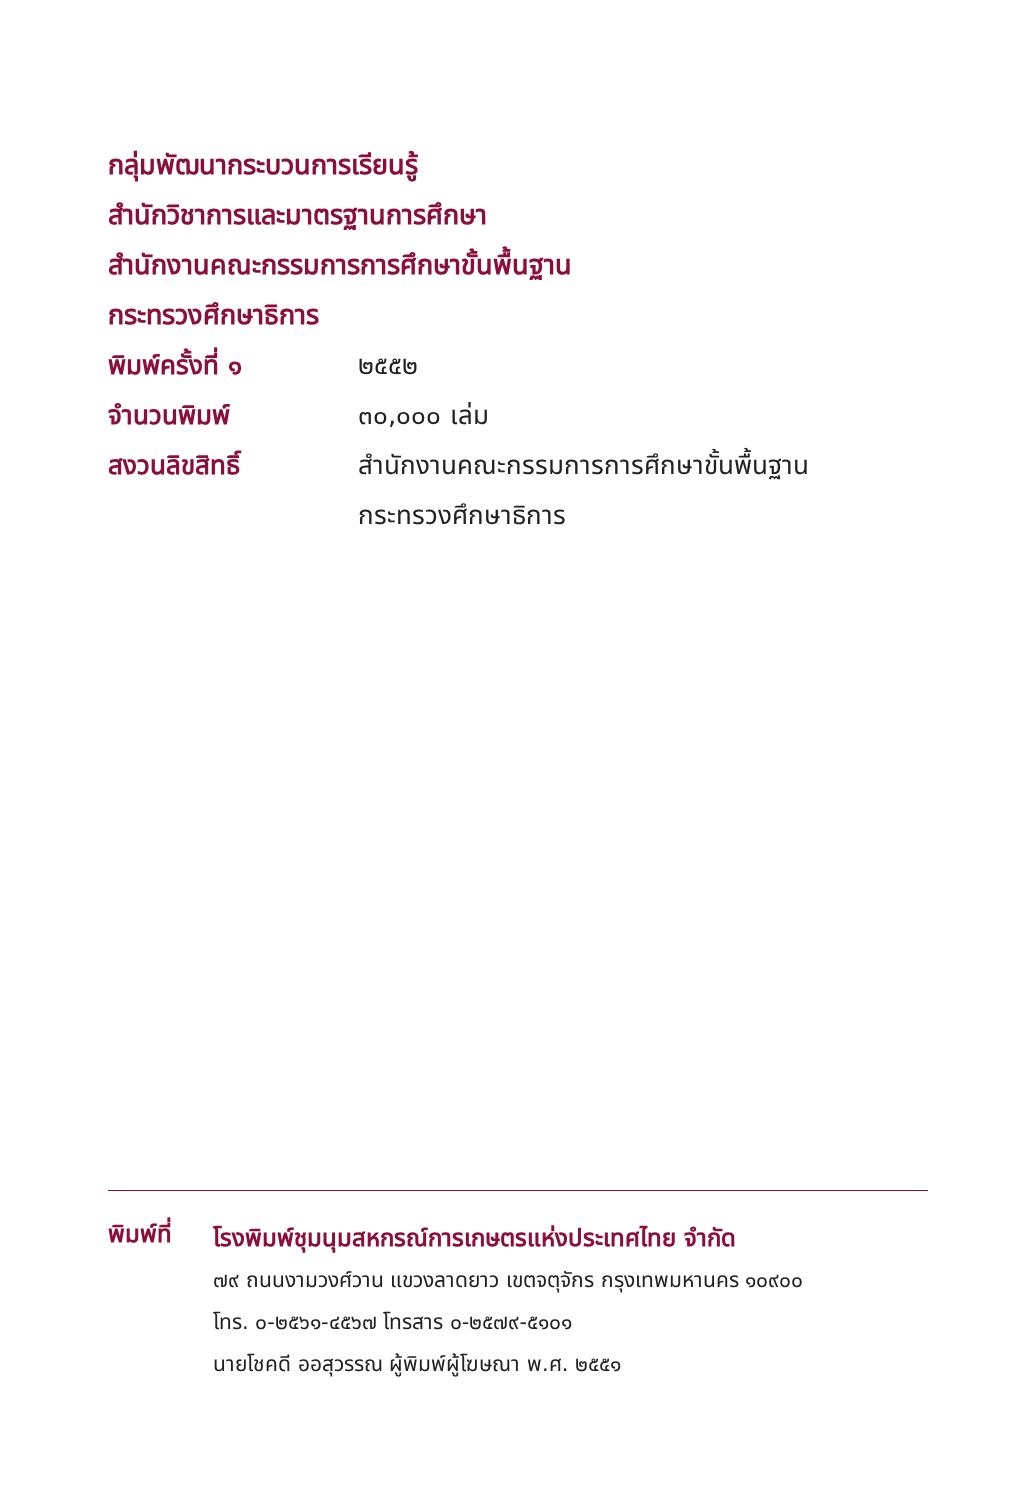กลุ่มพัฒนากระบวนการเรียนรู้
สำนักวิชาการและมาตรฐานการศึกษา
สำนักงานคณะกรรมการการศึกษาขั้นพื้นฐาน
กระทรวงศึกษาธิการ
พิมพ์ครั้งที่ ๑ ๒๕๕๒
จำนวนพิมพ์ ๓๐,๐๐๐ เล่ม
สงวนลิขสิทธิ์ สำนักงานคณะกรรมการการศึกษาขั้นพื้นฐาน
กระทรวงศึกษาธิการ
พิมพ์ที่
โรงพิมพ์ชุมนุมสหกรณ์การเกษตรแห่งประเทศไทย จำกัด
๗๙ ถนนงามวงศ์วาน แขวงลาดยาว เขตจตุจักร กรุงเทพมหานคร ๑๐๙๐๐
โทร. ๐-๒๕๖๑-๔๕๖๗ โทรสาร ๐-๒๕๗๙-๕๑๐๑
นายโชคดี ออสุวรรณ ผู้พิมพ์ผู้โฆษณา พ.ศ. ๒๕๕๑